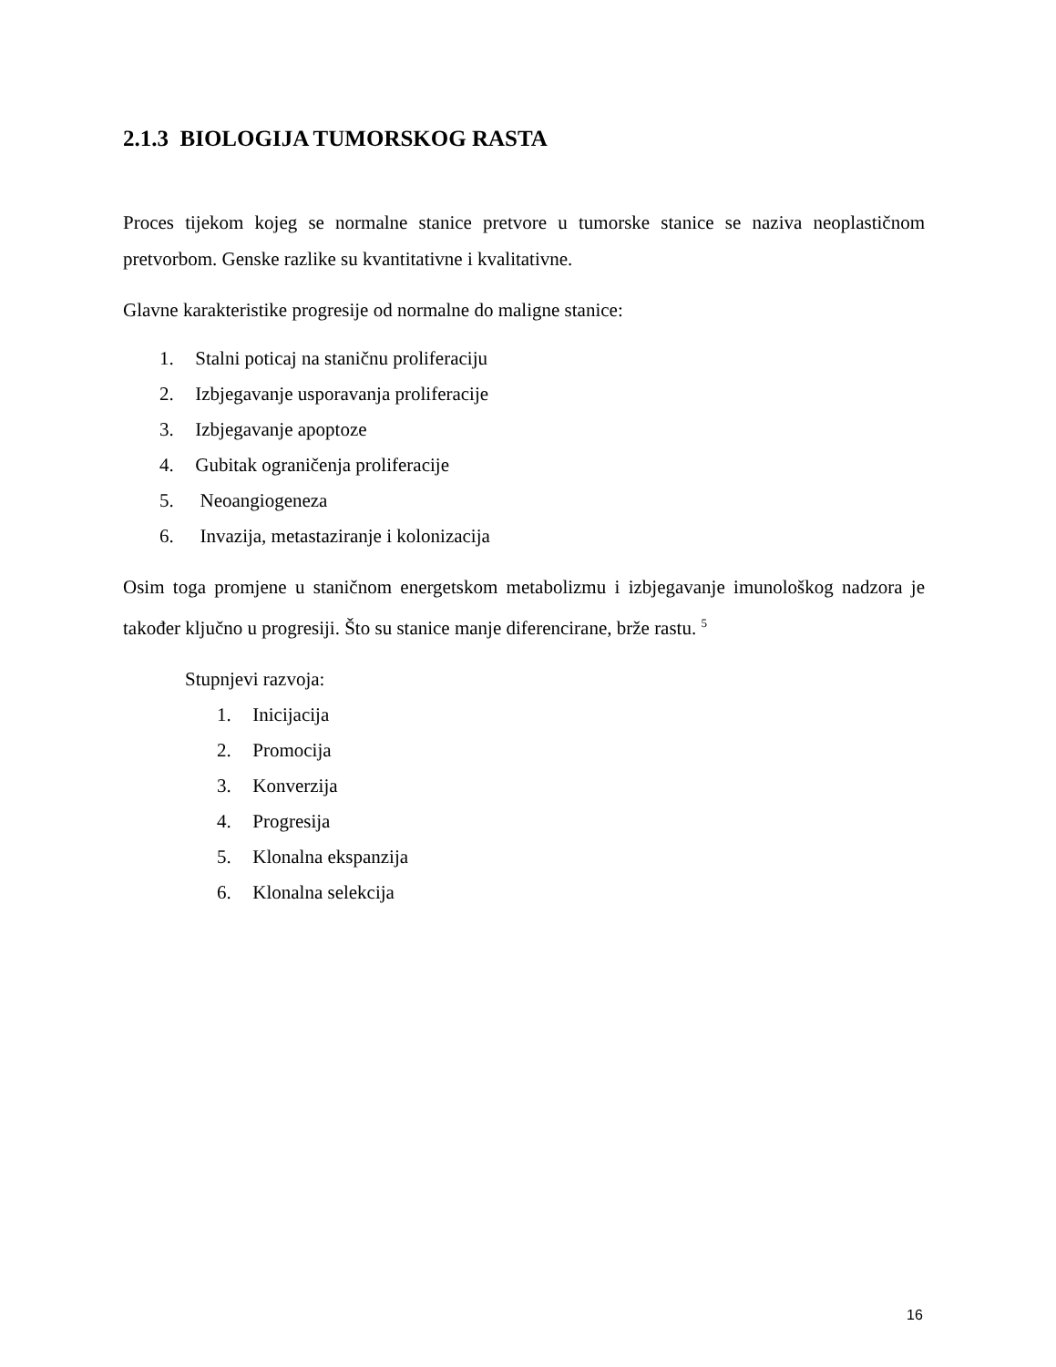2.1.3 BIOLOGIJA TUMORSKOG RASTA
Proces tijekom kojeg se normalne stanice pretvore u tumorske stanice se naziva neoplastičnom pretvorbom. Genske razlike su kvantitativne i kvalitativne.
Glavne karakteristike progresije od normalne do maligne stanice:
1. Stalni poticaj na staničnu proliferaciju
2. Izbjegavanje usporavanja proliferacije
3. Izbjegavanje apoptoze
4. Gubitak ograničenja proliferacije
5. Neoangiogeneza
6. Invazija, metastaziranje i kolonizacija
Osim toga promjene u staničnom energetskom metabolizmu i izbjegavanje imunološkog nadzora je također ključno u progresiji. Što su stanice manje diferencirane, brže rastu. <sup>5</sup>
Stupnjevi razvoja:
1. Inicijacija
2. Promocija
3. Konverzija
4. Progresija
5. Klonalna ekspanzija
6. Klonalna selekcija
16